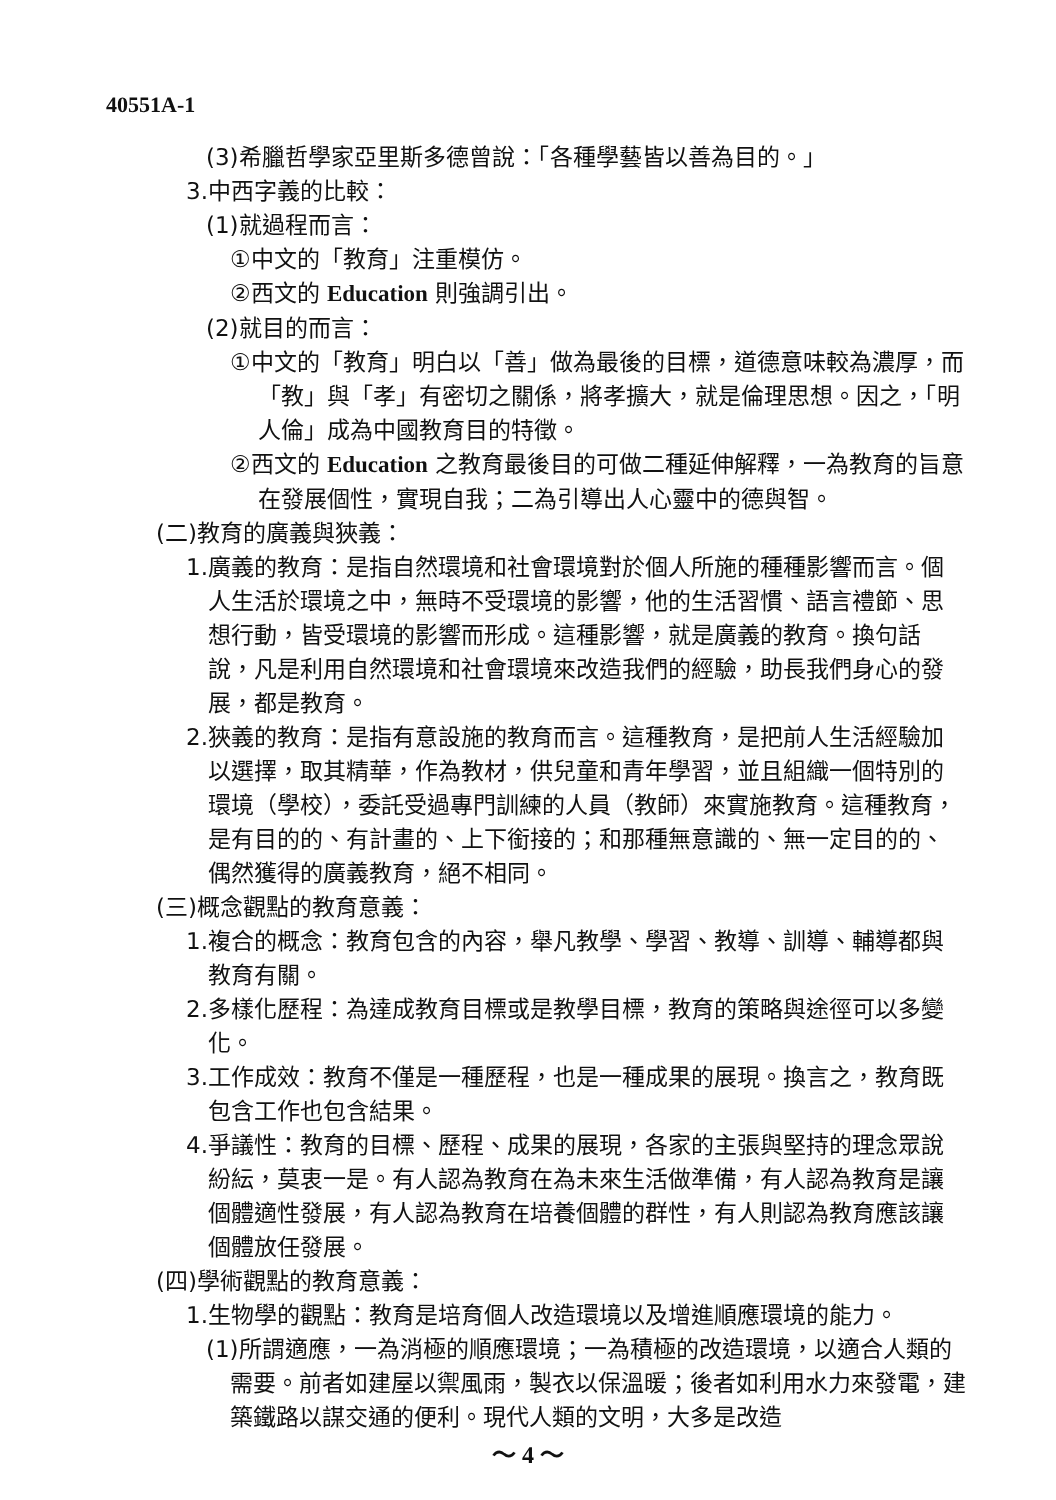40551A-1
(3)希臘哲學家亞里斯多德曾說：「各種學藝皆以善為目的。」
3.中西字義的比較：
(1)就過程而言：
①中文的「教育」注重模仿。
②西文的 Education 則強調引出。
(2)就目的而言：
①中文的「教育」明白以「善」做為最後的目標，道德意味較為濃厚，而「教」與「孝」有密切之關係，將孝擴大，就是倫理思想。因之，「明人倫」成為中國教育目的特徵。
②西文的 Education 之教育最後目的可做二種延伸解釋，一為教育的旨意在發展個性，實現自我；二為引導出人心靈中的德與智。
(二)教育的廣義與狹義：
1.廣義的教育：是指自然環境和社會環境對於個人所施的種種影響而言。個人生活於環境之中，無時不受環境的影響，他的生活習慣、語言禮節、思想行動，皆受環境的影響而形成。這種影響，就是廣義的教育。換句話說，凡是利用自然環境和社會環境來改造我們的經驗，助長我們身心的發展，都是教育。
2.狹義的教育：是指有意設施的教育而言。這種教育，是把前人生活經驗加以選擇，取其精華，作為教材，供兒童和青年學習，並且組織一個特別的環境（學校），委託受過專門訓練的人員（教師）來實施教育。這種教育，是有目的的、有計畫的、上下銜接的；和那種無意識的、無一定目的的、偶然獲得的廣義教育，絕不相同。
(三)概念觀點的教育意義：
1.複合的概念：教育包含的內容，舉凡教學、學習、教導、訓導、輔導都與教育有關。
2.多樣化歷程：為達成教育目標或是教學目標，教育的策略與途徑可以多變化。
3.工作成效：教育不僅是一種歷程，也是一種成果的展現。換言之，教育既包含工作也包含結果。
4.爭議性：教育的目標、歷程、成果的展現，各家的主張與堅持的理念眾說紛紜，莫衷一是。有人認為教育在為未來生活做準備，有人認為教育是讓個體適性發展，有人認為教育在培養個體的群性，有人則認為教育應該讓個體放任發展。
(四)學術觀點的教育意義：
1.生物學的觀點：教育是培育個人改造環境以及增進順應環境的能力。
(1)所謂適應，一為消極的順應環境；一為積極的改造環境，以適合人類的需要。前者如建屋以禦風雨，製衣以保溫暖；後者如利用水力來發電，建築鐵路以謀交通的便利。現代人類的文明，大多是改造
～ 4 ～